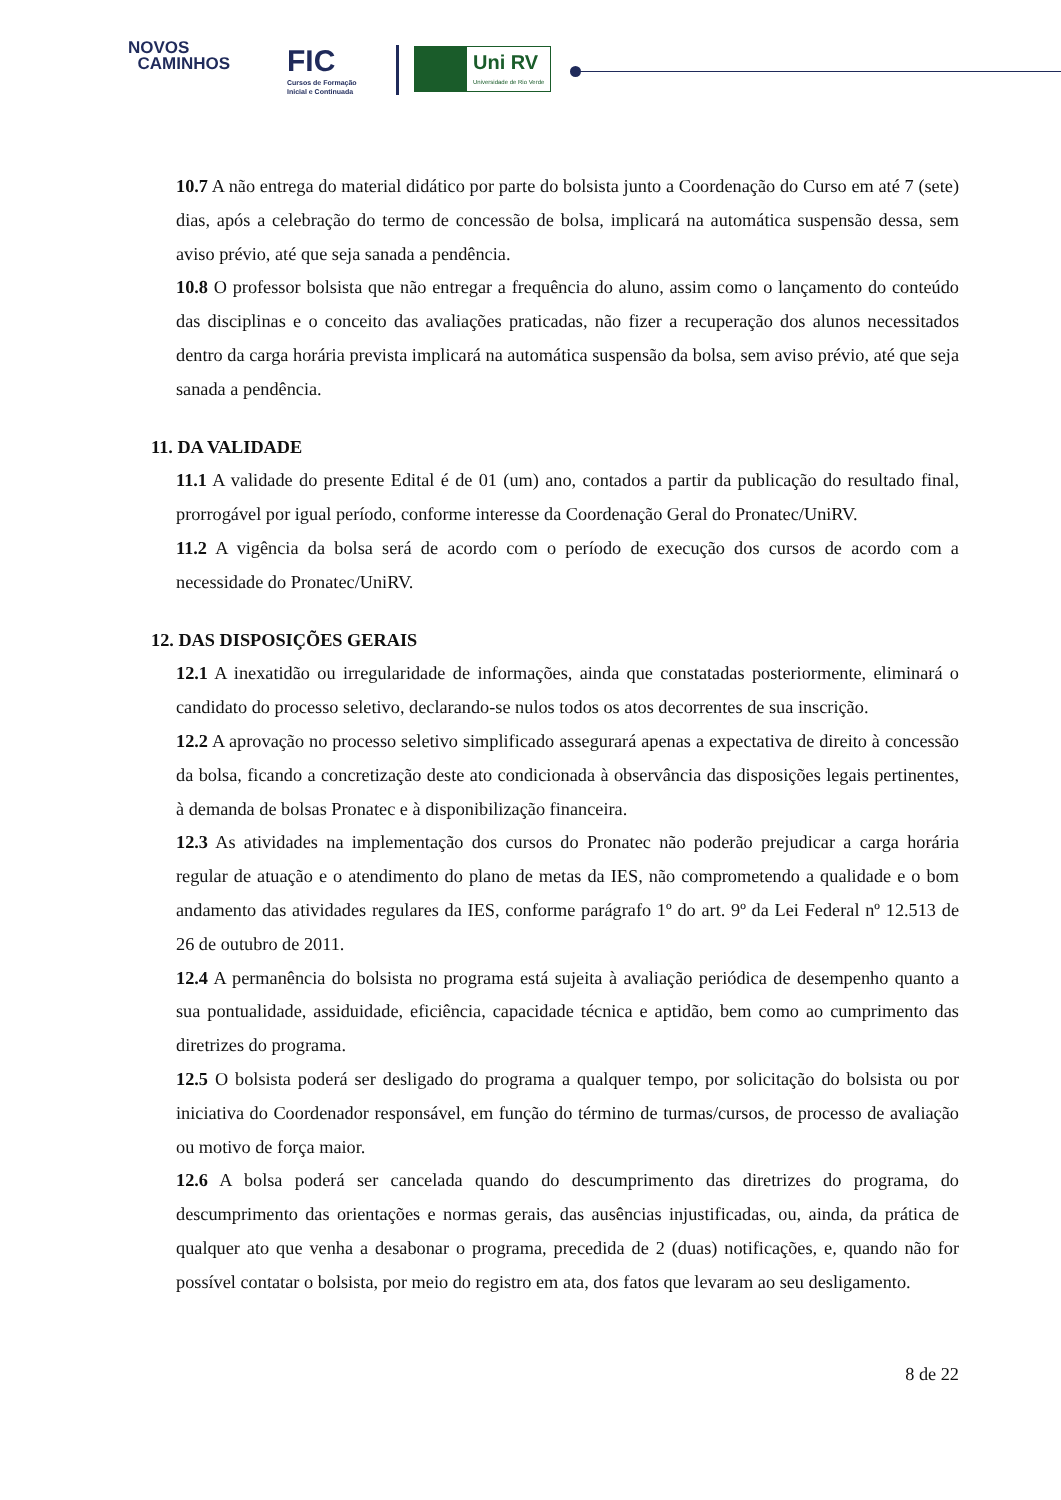NOVOS
CAMINHOS
FIC
Cursos de Formação
Inicial e Continuada
Uni RV
Universidade de Rio Verde
10.7 A não entrega do material didático por parte do bolsista junto a Coordenação do Curso em até 7 (sete) dias, após a celebração do termo de concessão de bolsa, implicará na automática suspensão dessa, sem aviso prévio, até que seja sanada a pendência.
10.8 O professor bolsista que não entregar a frequência do aluno, assim como o lançamento do conteúdo das disciplinas e o conceito das avaliações praticadas, não fizer a recuperação dos alunos necessitados dentro da carga horária prevista implicará na automática suspensão da bolsa, sem aviso prévio, até que seja sanada a pendência.
11. DA VALIDADE
11.1 A validade do presente Edital é de 01 (um) ano, contados a partir da publicação do resultado final, prorrogável por igual período, conforme interesse da Coordenação Geral do Pronatec/UniRV.
11.2 A vigência da bolsa será de acordo com o período de execução dos cursos de acordo com a necessidade do Pronatec/UniRV.
12. DAS DISPOSIÇÕES GERAIS
12.1 A inexatidão ou irregularidade de informações, ainda que constatadas posteriormente, eliminará o candidato do processo seletivo, declarando-se nulos todos os atos decorrentes de sua inscrição.
12.2 A aprovação no processo seletivo simplificado assegurará apenas a expectativa de direito à concessão da bolsa, ficando a concretização deste ato condicionada à observância das disposições legais pertinentes, à demanda de bolsas Pronatec e à disponibilização financeira.
12.3 As atividades na implementação dos cursos do Pronatec não poderão prejudicar a carga horária regular de atuação e o atendimento do plano de metas da IES, não comprometendo a qualidade e o bom andamento das atividades regulares da IES, conforme parágrafo 1º do art. 9º da Lei Federal nº 12.513 de 26 de outubro de 2011.
12.4 A permanência do bolsista no programa está sujeita à avaliação periódica de desempenho quanto a sua pontualidade, assiduidade, eficiência, capacidade técnica e aptidão, bem como ao cumprimento das diretrizes do programa.
12.5 O bolsista poderá ser desligado do programa a qualquer tempo, por solicitação do bolsista ou por iniciativa do Coordenador responsável, em função do término de turmas/cursos, de processo de avaliação ou motivo de força maior.
12.6 A bolsa poderá ser cancelada quando do descumprimento das diretrizes do programa, do descumprimento das orientações e normas gerais, das ausências injustificadas, ou, ainda, da prática de qualquer ato que venha a desabonar o programa, precedida de 2 (duas) notificações, e, quando não for possível contatar o bolsista, por meio do registro em ata, dos fatos que levaram ao seu desligamento.
8 de 22